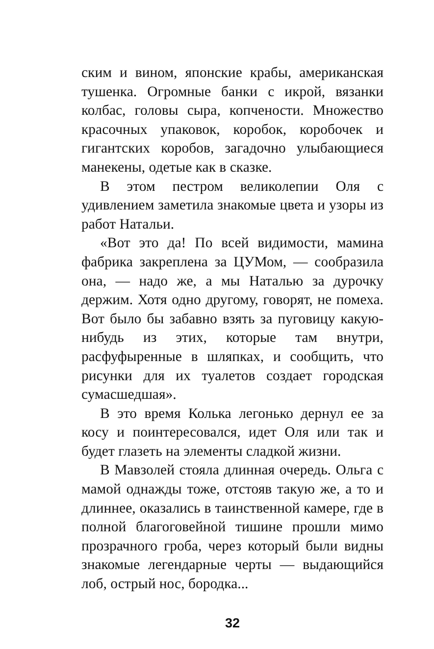ским и вином, японские крабы, американская тушенка. Огромные банки с икрой, вязанки колбас, головы сыра, копчености. Множество красочных упаковок, коробок, коробочек и гигантских коробов, загадочно улыбающиеся манекены, одетые как в сказке.
В этом пестром великолепии Оля с удивлением заметила знакомые цвета и узоры из работ Натальи.
«Вот это да! По всей видимости, мамина фабрика закреплена за ЦУМом, — сообразила она, — надо же, а мы Наталью за дурочку держим. Хотя одно другому, говорят, не помеха. Вот было бы забавно взять за пуговицу какую-нибудь из этих, которые там внутри, расфуфыренные в шляпках, и сообщить, что рисунки для их туалетов создает городская сумасшедшая».
В это время Колька легонько дернул ее за косу и поинтересовался, идет Оля или так и будет глазеть на элементы сладкой жизни.
В Мавзолей стояла длинная очередь. Ольга с мамой однажды тоже, отстояв такую же, а то и длиннее, оказались в таинственной камере, где в полной благоговейной тишине прошли мимо прозрачного гроба, через который были видны знакомые легендарные черты — выдающийся лоб, острый нос, бородка...
32